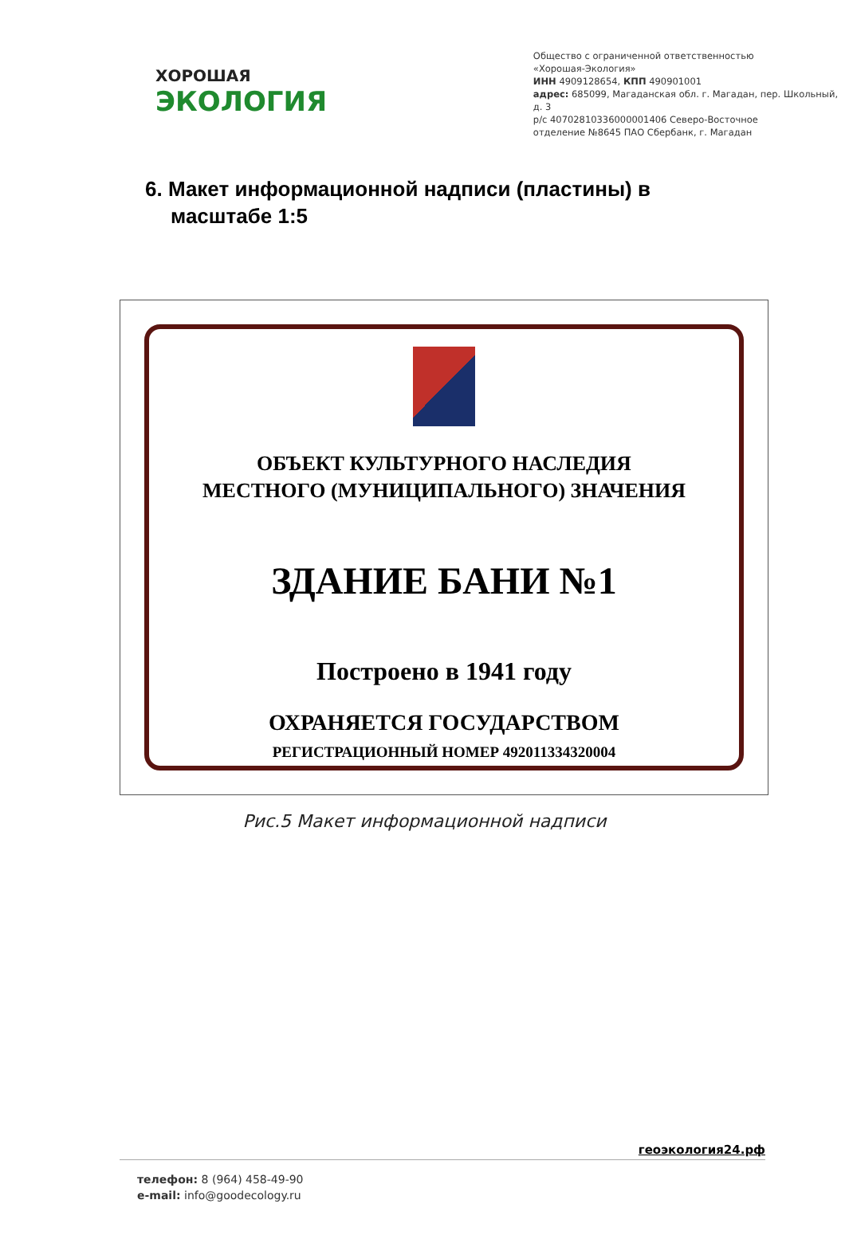ХОРОШАЯ
ЭКОЛОГИЯ
Общество с ограниченной ответственностью
«Хорошая-Экология»
ИНН 4909128654, КПП 490901001
адрес: 685099, Магаданская обл. г. Магадан, пер. Школьный, д. 3
р/с 40702810336000001406 Северо-Восточное
отделение №8645 ПАО Сбербанк, г. Магадан
6. Макет информационной надписи (пластины) в масштабе 1:5
ОБЪЕКТ КУЛЬТУРНОГО НАСЛЕДИЯ
МЕСТНОГО (МУНИЦИПАЛЬНОГО) ЗНАЧЕНИЯ
ЗДАНИЕ БАНИ №1
Построено в 1941 году
ОХРАНЯЕТСЯ ГОСУДАРСТВОМ
РЕГИСТРАЦИОННЫЙ НОМЕР 492011334320004
Рис.5 Макет информационной надписи
геоэкология24.рф
телефон: 8 (964) 458-49-90
e-mail: info@goodecology.ru